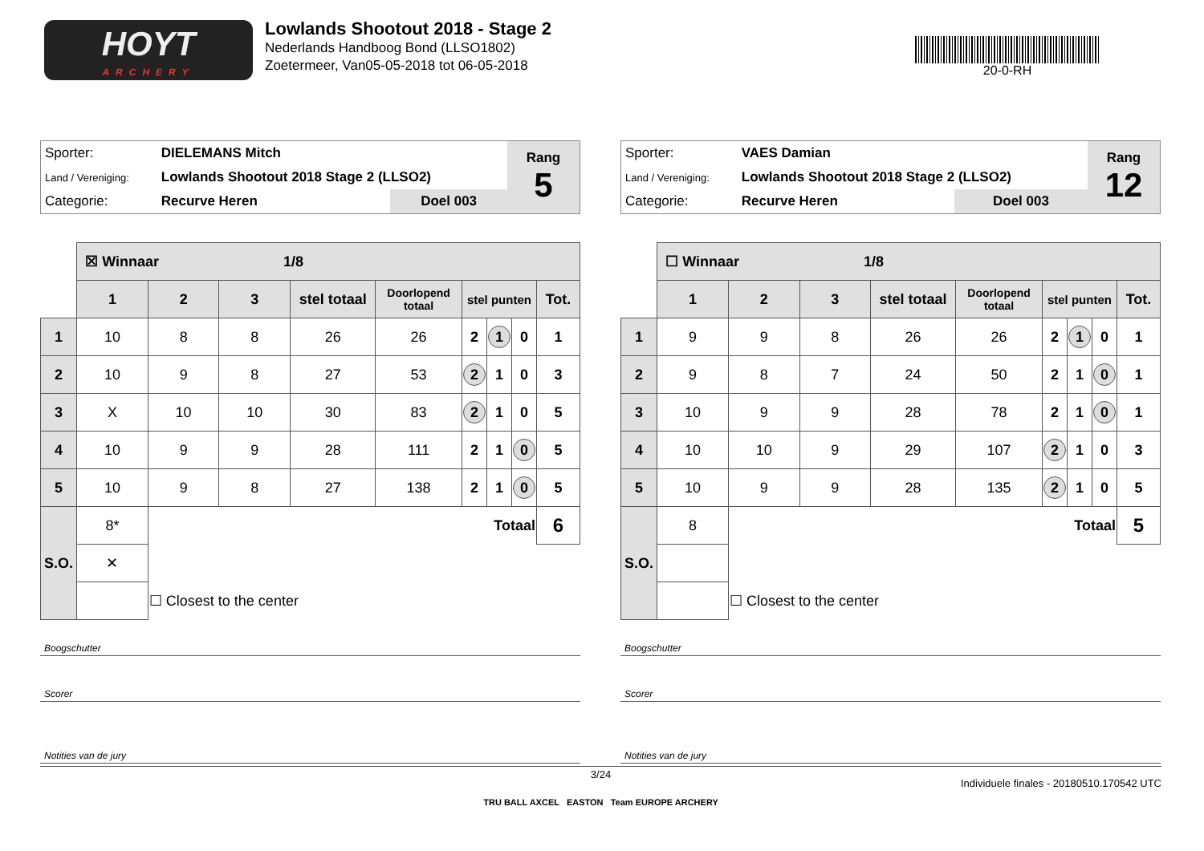HOYT
ARCHERY
Lowlands Shootout 2018 - Stage 2
Nederlands Handboog Bond (LLSO1802)
Zoetermeer, Van05-05-2018 tot 06-05-2018
20-0-RH
| Sporter: | DIELEMANS Mitch | | Rang 5 |
| Land / Vereniging: | Lowlands Shootout 2018 Stage 2 (LLSO2) | | |
| Categorie: | Recurve Heren | Doel 003 | |
| | ☒ Winnaar 1/8 | | | | | | | | |
| | 1 | 2 | 3 | stel totaal | Doorlopend totaal | stel punten | | | Tot. |
| 1 | 10 | 8 | 8 | 26 | 26 | 2 | 1 | 0 | 1 |
| 2 | 10 | 9 | 8 | 27 | 53 | 2 | 1 | 0 | 3 |
| 3 | X | 10 | 10 | 30 | 83 | 2 | 1 | 0 | 5 |
| 4 | 10 | 9 | 9 | 28 | 111 | 2 | 1 | 0 | 5 |
| 5 | 10 | 9 | 8 | 27 | 138 | 2 | 1 | 0 | 5 |
| S.O. | 8* | Totaal | | | | | | | 6 |
| | ✕ | | | | | | | | |
| | | ☐ Closest to the center | | | | | | | |
Boogschutter
Scorer
Notities van de jury
| Sporter: | VAES Damian | | Rang 12 |
| Land / Vereniging: | Lowlands Shootout 2018 Stage 2 (LLSO2) | | |
| Categorie: | Recurve Heren | Doel 003 | |
| | ☐ Winnaar 1/8 | | | | | | | | |
| | 1 | 2 | 3 | stel totaal | Doorlopend totaal | stel punten | | | Tot. |
| 1 | 9 | 9 | 8 | 26 | 26 | 2 | 1 | 0 | 1 |
| 2 | 9 | 8 | 7 | 24 | 50 | 2 | 1 | 0 | 1 |
| 3 | 10 | 9 | 9 | 28 | 78 | 2 | 1 | 0 | 1 |
| 4 | 10 | 10 | 9 | 29 | 107 | 2 | 1 | 0 | 3 |
| 5 | 10 | 9 | 9 | 28 | 135 | 2 | 1 | 0 | 5 |
| S.O. | 8 | Totaal | | | | | | | 5 |
| | | ☐ Closest to the center | | | | | | | |
Boogschutter
Scorer
Notities van de jury
3/24
Individuele finales - 20180510.170542 UTC
TRU BALL AXCEL EASTON Team EUROPE ARCHERY